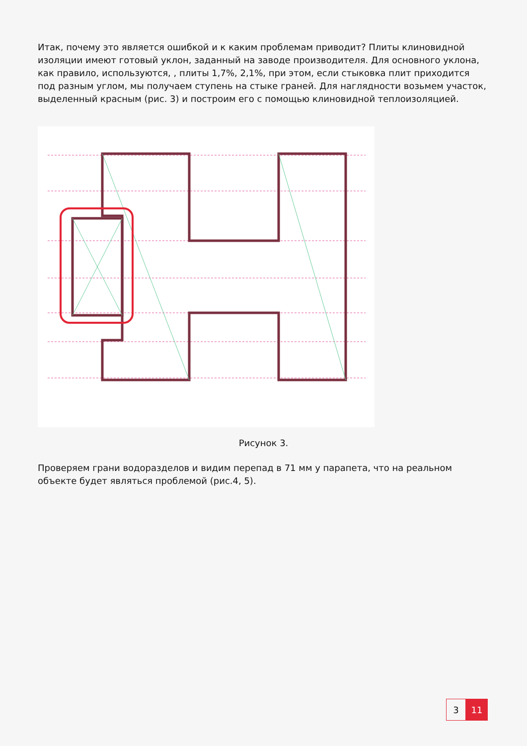Итак, почему это является ошибкой и к каким проблемам приводит? Плиты клиновидной изоляции имеют готовый уклон, заданный на заводе производителя. Для основного уклона, как правило, используются, , плиты 1,7%, 2,1%, при этом, если стыковка плит приходится под разным углом, мы получаем ступень на стыке граней. Для наглядности возьмем участок, выделенный красным (рис. 3) и построим его с помощью клиновидной теплоизоляцией.
Рисунок 3.
Проверяем грани водоразделов и видим перепад в 71 мм у парапета, что на реальном объекте будет являться проблемой (рис.4, 5).
3 11